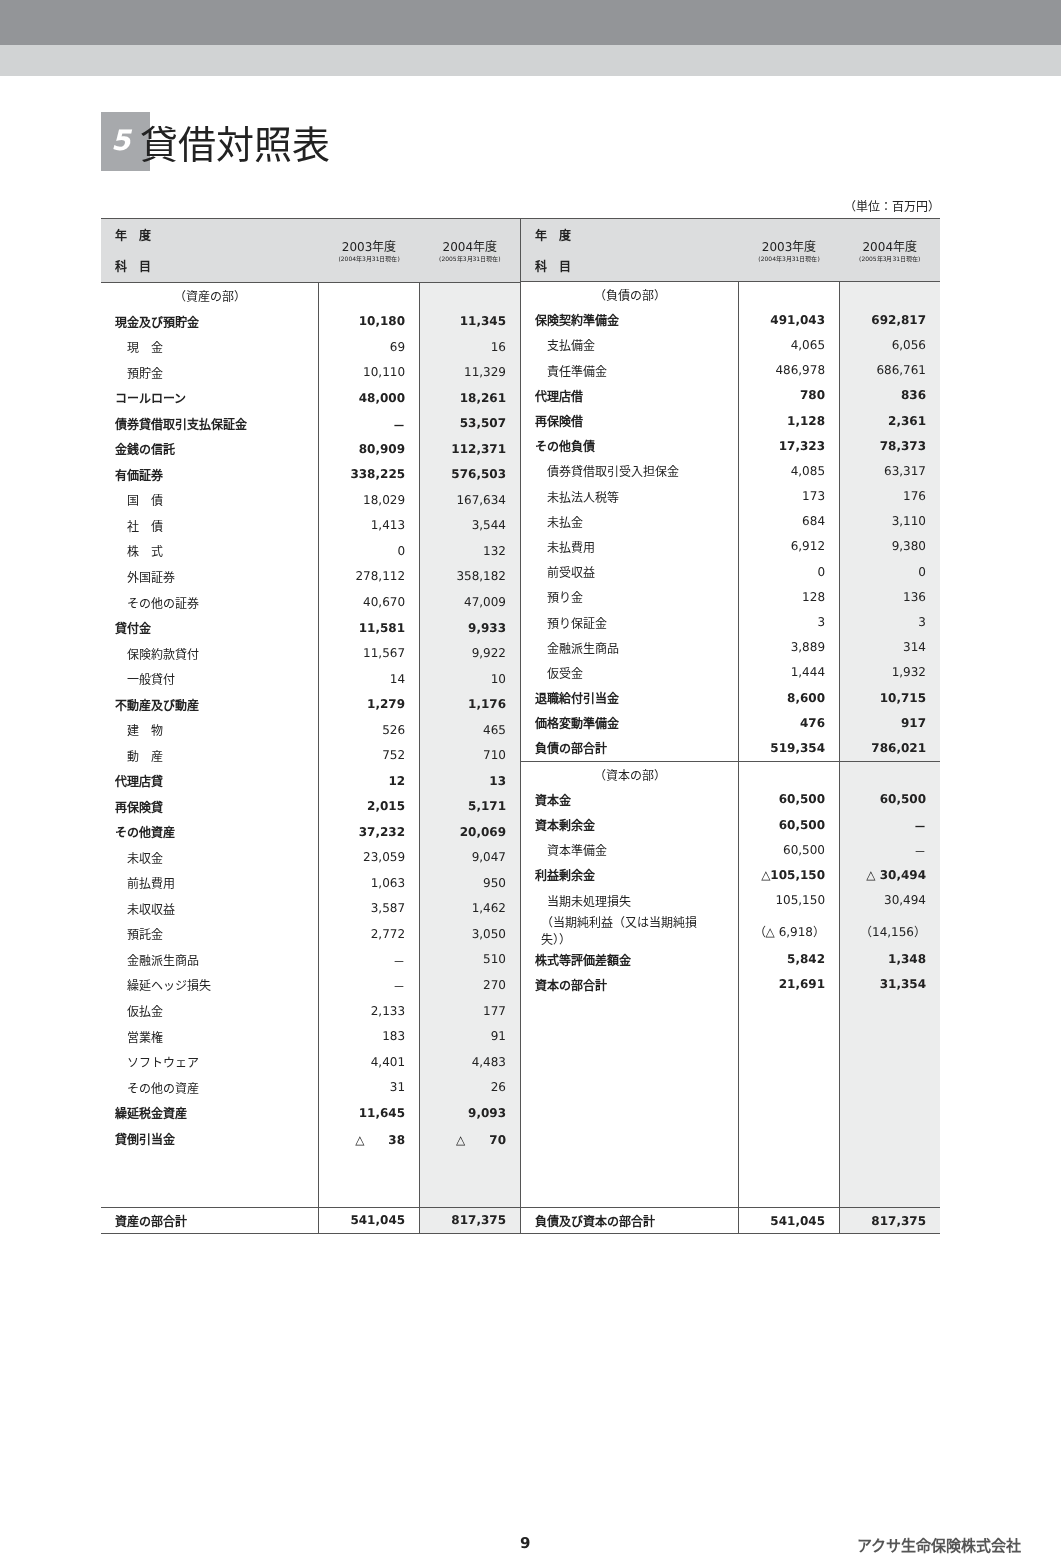5 貸借対照表
（単位：百万円）
| 年 度 科 目 | 2003年度 (2004年3月31日現在) | 2004年度 (2005年3月31日現在) |
| --- | --- | --- |
| （資産の部） | | |
| 現金及び預貯金 | 10,180 | 11,345 |
| 現 金 | 69 | 16 |
| 預貯金 | 10,110 | 11,329 |
| コールローン | 48,000 | 18,261 |
| 債券貸借取引支払保証金 | － | 53,507 |
| 金銭の信託 | 80,909 | 112,371 |
| 有価証券 | 338,225 | 576,503 |
| 国 債 | 18,029 | 167,634 |
| 社 債 | 1,413 | 3,544 |
| 株 式 | 0 | 132 |
| 外国証券 | 278,112 | 358,182 |
| その他の証券 | 40,670 | 47,009 |
| 貸付金 | 11,581 | 9,933 |
| 保険約款貸付 | 11,567 | 9,922 |
| 一般貸付 | 14 | 10 |
| 不動産及び動産 | 1,279 | 1,176 |
| 建 物 | 526 | 465 |
| 動 産 | 752 | 710 |
| 代理店貸 | 12 | 13 |
| 再保険貸 | 2,015 | 5,171 |
| その他資産 | 37,232 | 20,069 |
| 未収金 | 23,059 | 9,047 |
| 前払費用 | 1,063 | 950 |
| 未収収益 | 3,587 | 1,462 |
| 預託金 | 2,772 | 3,050 |
| 金融派生商品 | － | 510 |
| 繰延ヘッジ損失 | － | 270 |
| 仮払金 | 2,133 | 177 |
| 営業権 | 183 | 91 |
| ソフトウェア | 4,401 | 4,483 |
| その他の資産 | 31 | 26 |
| 繰延税金資産 | 11,645 | 9,093 |
| 貸倒引当金 | △ 38 | △ 70 |
| 資産の部合計 | 541,045 | 817,375 |
| 年 度 科 目 | 2003年度 (2004年3月31日現在) | 2004年度 (2005年3月31日現在) |
| --- | --- | --- |
| （負債の部） | | |
| 保険契約準備金 | 491,043 | 692,817 |
| 支払備金 | 4,065 | 6,056 |
| 責任準備金 | 486,978 | 686,761 |
| 代理店借 | 780 | 836 |
| 再保険借 | 1,128 | 2,361 |
| その他負債 | 17,323 | 78,373 |
| 債券貸借取引受入担保金 | 4,085 | 63,317 |
| 未払法人税等 | 173 | 176 |
| 未払金 | 684 | 3,110 |
| 未払費用 | 6,912 | 9,380 |
| 前受収益 | 0 | 0 |
| 預り金 | 128 | 136 |
| 預り保証金 | 3 | 3 |
| 金融派生商品 | 3,889 | 314 |
| 仮受金 | 1,444 | 1,932 |
| 退職給付引当金 | 8,600 | 10,715 |
| 価格変動準備金 | 476 | 917 |
| 負債の部合計 | 519,354 | 786,021 |
| （資本の部） | | |
| 資本金 | 60,500 | 60,500 |
| 資本剰余金 | 60,500 | － |
| 資本準備金 | 60,500 | － |
| 利益剰余金 | △105,150 | △ 30,494 |
| 当期未処理損失 | 105,150 | 30,494 |
| （当期純利益（又は当期純損失）） | （△ 6,918） | （14,156） |
| 株式等評価差額金 | 5,842 | 1,348 |
| 資本の部合計 | 21,691 | 31,354 |
| 負債及び資本の部合計 | 541,045 | 817,375 |
9 アクサ生命保険株式会社